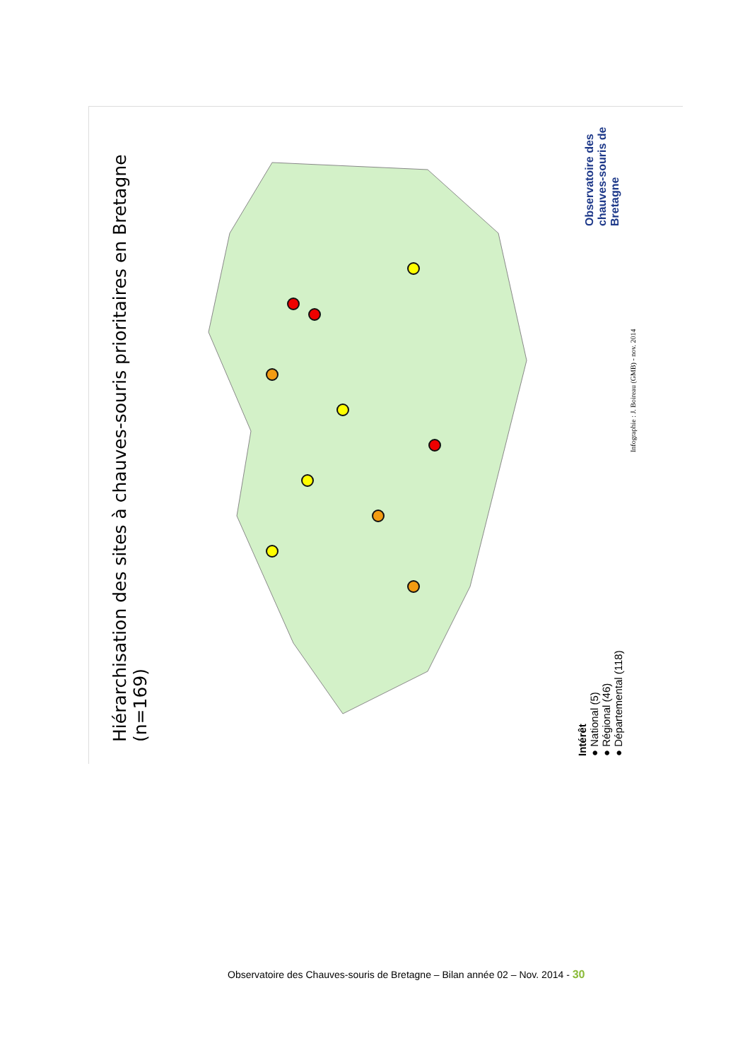Hiérarchisation des sites à chauves-souris prioritaires en Bretagne (n=169)
Intérêt
● National (5)
● Régional (46)
● Départemental (118)
Infographie : J. Boireau (GMB) - nov. 2014
Observatoire des chauves-souris de Bretagne
Observatoire des Chauves-souris de Bretagne – Bilan année 02 – Nov. 2014 - 30